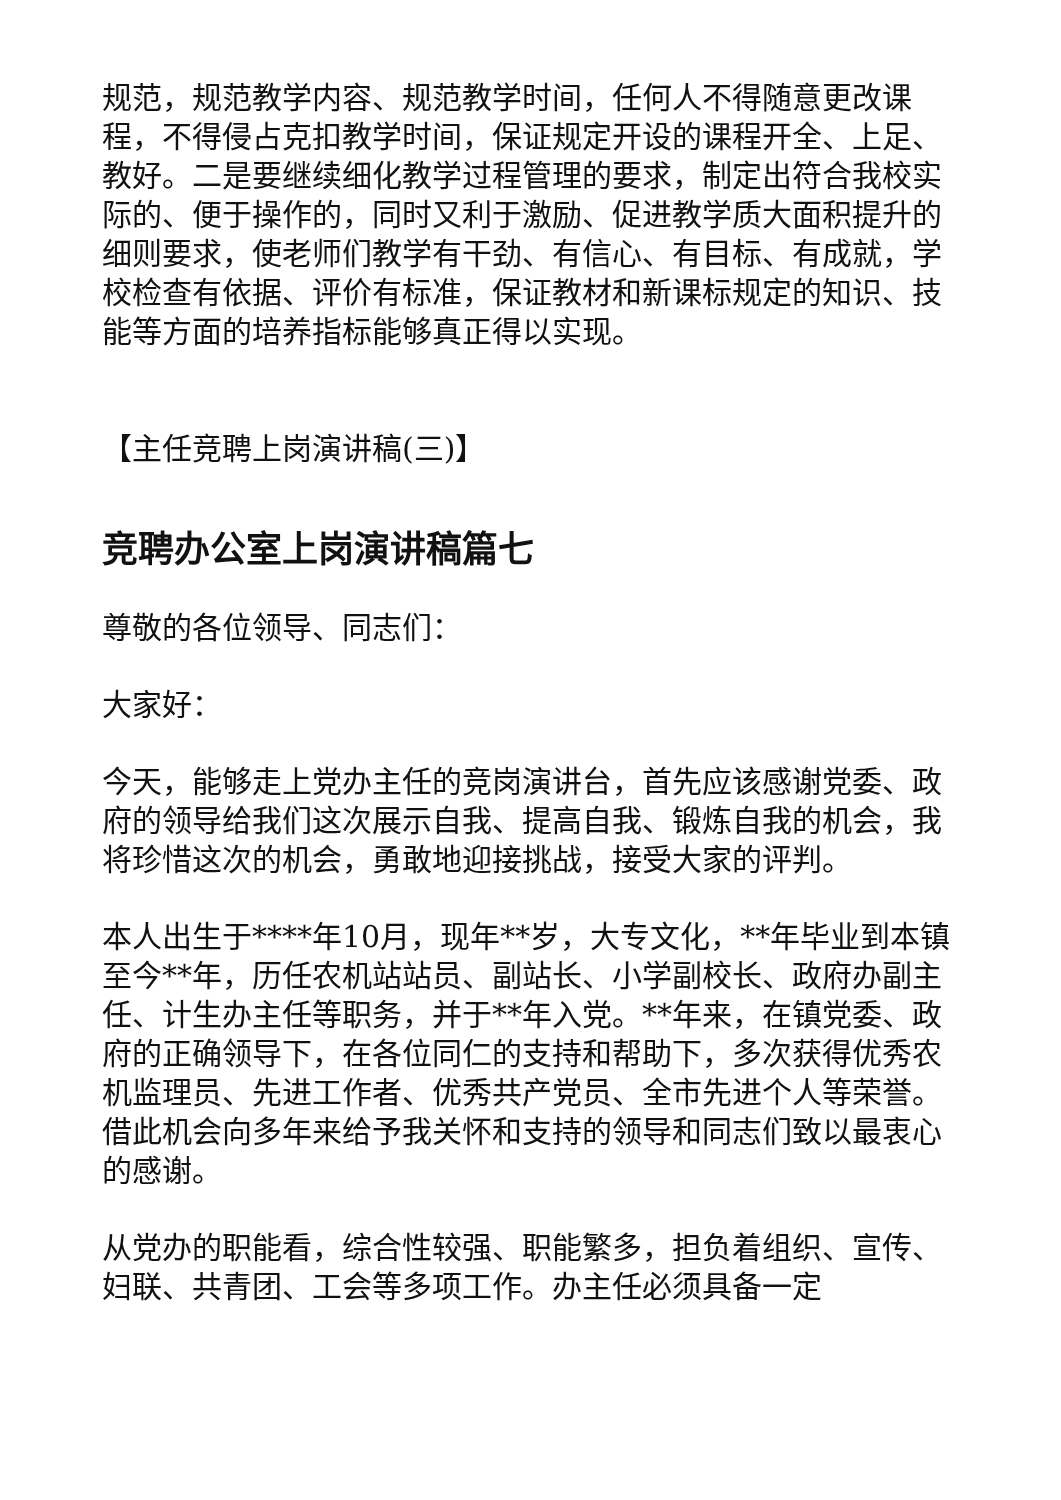规范，规范教学内容、规范教学时间，任何人不得随意更改课程，不得侵占克扣教学时间，保证规定开设的课程开全、上足、教好。二是要继续细化教学过程管理的要求，制定出符合我校实际的、便于操作的，同时又利于激励、促进教学质大面积提升的细则要求，使老师们教学有干劲、有信心、有目标、有成就，学校检查有依据、评价有标准，保证教材和新课标规定的知识、技能等方面的培养指标能够真正得以实现。
【主任竞聘上岗演讲稿(三)】
竞聘办公室上岗演讲稿篇七
尊敬的各位领导、同志们：
大家好：
今天，能够走上党办主任的竞岗演讲台，首先应该感谢党委、政府的领导给我们这次展示自我、提高自我、锻炼自我的机会，我将珍惜这次的机会，勇敢地迎接挑战，接受大家的评判。
本人出生于****年10月，现年**岁，大专文化，**年毕业到本镇至今**年，历任农机站站员、副站长、小学副校长、政府办副主任、计生办主任等职务，并于**年入党。**年来，在镇党委、政府的正确领导下，在各位同仁的支持和帮助下，多次获得优秀农机监理员、先进工作者、优秀共产党员、全市先进个人等荣誉。借此机会向多年来给予我关怀和支持的领导和同志们致以最衷心的感谢。
从党办的职能看，综合性较强、职能繁多，担负着组织、宣传、妇联、共青团、工会等多项工作。办主任必须具备一定